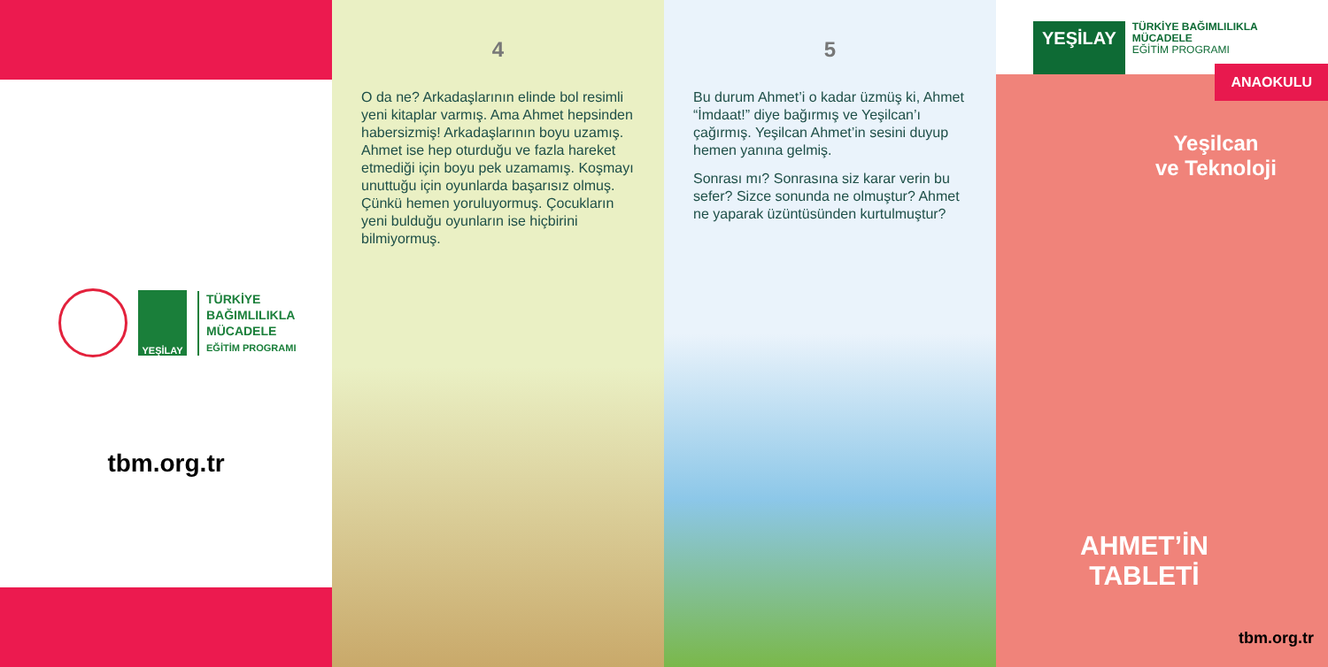YEŞİLAY
TÜRKİYE
BAĞIMLILIKLA
MÜCADELE
EĞİTİM PROGRAMI
tbm.org.tr
4
O da ne? Arkadaşlarının elinde bol resimli yeni kitaplar varmış. Ama Ahmet hepsinden habersizmiş! Arkadaşlarının boyu uzamış. Ahmet ise hep oturduğu ve fazla hareket etmediği için boyu pek uzamamış. Koşmayı unuttuğu için oyunlarda başarısız olmuş. Çünkü hemen yoruluyormuş. Çocukların yeni bulduğu oyunların ise hiçbirini bilmiyormuş.
5
Bu durum Ahmet’i o kadar üzmüş ki, Ahmet “İmdaat!” diye bağırmış ve Yeşilcan’ı çağırmış. Yeşilcan Ahmet’in sesini duyup hemen yanına gelmiş.
Sonrası mı? Sonrasına siz karar verin bu sefer? Sizce sonunda ne olmuştur? Ahmet ne yaparak üzüntüsünden kurtulmuştur?
YEŞİLAY
TÜRKİYE BAĞIMLILIKLA
MÜCADELE
EĞİTİM PROGRAMI
ANAOKULU
Yeşilcan
ve Teknoloji
AHMET’İN
TABLETİ
tbm.org.tr